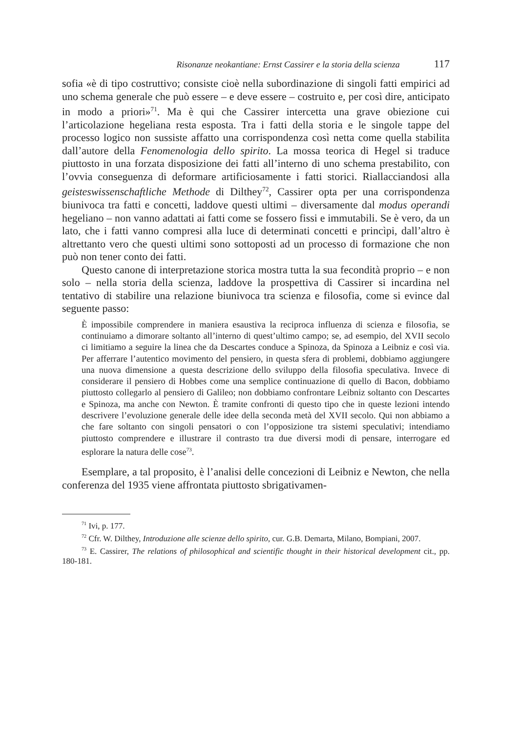Risonanze neokantiane: Ernst Cassirer e la storia della scienza 117
sofia «è di tipo costruttivo; consiste cioè nella subordinazione di singoli fatti empirici ad uno schema generale che può essere – e deve essere – costruito e, per così dire, anticipato in modo a priori»<sup>71</sup>. Ma è qui che Cassirer intercetta una grave obiezione cui l’articolazione hegeliana resta esposta. Tra i fatti della storia e le singole tappe del processo logico non sussiste affatto una corrispondenza così netta come quella stabilita dall’autore della Fenomenologia dello spirito. La mossa teorica di Hegel si traduce piuttosto in una forzata disposizione dei fatti all’interno di uno schema prestabilito, con l’ovvia conseguenza di deformare artificiosamente i fatti storici. Riallacciandosi alla geisteswissenschaftliche Methode di Dilthey<sup>72</sup>, Cassirer opta per una corrispondenza biunivoca tra fatti e concetti, laddove questi ultimi – diversamente dal modus operandi hegeliano – non vanno adattati ai fatti come se fossero fissi e immutabili. Se è vero, da un lato, che i fatti vanno compresi alla luce di determinati concetti e princìpi, dall’altro è altrettanto vero che questi ultimi sono sottoposti ad un processo di formazione che non può non tener conto dei fatti.
Questo canone di interpretazione storica mostra tutta la sua fecondità proprio – e non solo – nella storia della scienza, laddove la prospettiva di Cassirer si incardina nel tentativo di stabilire una relazione biunivoca tra scienza e filosofia, come si evince dal seguente passo:
È impossibile comprendere in maniera esaustiva la reciproca influenza di scienza e filosofia, se continuiamo a dimorare soltanto all’interno di quest’ultimo campo; se, ad esempio, del XVII secolo ci limitiamo a seguire la linea che da Descartes conduce a Spinoza, da Spinoza a Leibniz e così via. Per afferrare l’autentico movimento del pensiero, in questa sfera di problemi, dobbiamo aggiungere una nuova dimensione a questa descrizione dello sviluppo della filosofia speculativa. Invece di considerare il pensiero di Hobbes come una semplice continuazione di quello di Bacon, dobbiamo piuttosto collegarlo al pensiero di Galileo; non dobbiamo confrontare Leibniz soltanto con Descartes e Spinoza, ma anche con Newton. È tramite confronti di questo tipo che in queste lezioni intendo descrivere l’evoluzione generale delle idee della seconda metà del XVII secolo. Qui non abbiamo a che fare soltanto con singoli pensatori o con l’opposizione tra sistemi speculativi; intendiamo piuttosto comprendere e illustrare il contrasto tra due diversi modi di pensare, interrogare ed esplorare la natura delle cose<sup>73</sup>.
Esemplare, a tal proposito, è l’analisi delle concezioni di Leibniz e Newton, che nella conferenza del 1935 viene affrontata piuttosto sbrigativamen-
<sup>71</sup> Ivi, p. 177.
<sup>72</sup> Cfr. W. Dilthey, Introduzione alle scienze dello spirito, cur. G.B. Demarta, Milano, Bompiani, 2007.
<sup>73</sup> E. Cassirer, The relations of philosophical and scientific thought in their historical development cit., pp. 180-181.